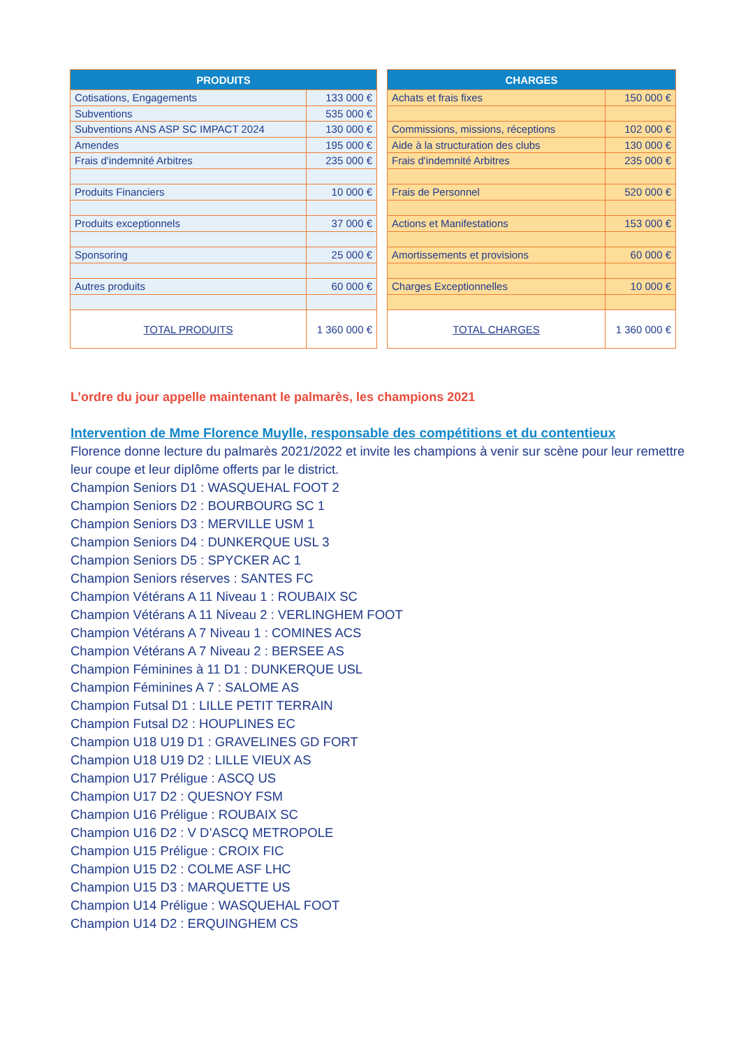| PRODUITS | | | CHARGES | |
| Cotisations, Engagements | 133 000 € | | Achats et frais fixes | 150 000 € |
| Subventions | 535 000 € | | | |
| Subventions ANS ASP SC IMPACT 2024 | 130 000 € | | Commissions, missions, réceptions | 102 000 € |
| Amendes | 195 000 € | | Aide à la structuration des clubs | 130 000 € |
| Frais d'indemnité Arbitres | 235 000 € | | Frais d'indemnité Arbitres | 235 000 € |
| Produits Financiers | 10 000 € | | Frais de Personnel | 520 000 € |
| Produits exceptionnels | 37 000 € | | Actions et Manifestations | 153 000 € |
| Sponsoring | 25 000 € | | Amortissements et provisions | 60 000 € |
| Autres produits | 60 000 € | | Charges Exceptionnelles | 10 000 € |
| TOTAL PRODUITS | 1 360 000 € | | TOTAL CHARGES | 1 360 000 € |
L’ordre du jour appelle maintenant le palmarès, les champions 2021
Intervention de Mme Florence Muylle, responsable des compétitions et du contentieux
Florence donne lecture du palmarès 2021/2022 et invite les champions à venir sur scène pour leur remettre leur coupe et leur diplôme offerts par le district.
Champion Seniors D1 : WASQUEHAL FOOT 2
Champion Seniors D2 : BOURBOURG SC 1
Champion Seniors D3 : MERVILLE USM 1
Champion Seniors D4 : DUNKERQUE USL 3
Champion Seniors D5 : SPYCKER AC 1
Champion Seniors réserves : SANTES FC
Champion Vétérans A 11 Niveau 1 : ROUBAIX SC
Champion Vétérans A 11 Niveau 2 : VERLINGHEM FOOT
Champion Vétérans A 7 Niveau 1 : COMINES ACS
Champion Vétérans A 7 Niveau 2 : BERSEE AS
Champion Féminines à 11 D1 : DUNKERQUE USL
Champion Féminines A 7 : SALOME AS
Champion Futsal D1 : LILLE PETIT TERRAIN
Champion Futsal D2 : HOUPLINES EC
Champion U18 U19 D1 : GRAVELINES GD FORT
Champion U18 U19 D2 : LILLE VIEUX AS
Champion U17 Préligue : ASCQ US
Champion U17 D2 : QUESNOY FSM
Champion U16 Préligue : ROUBAIX SC
Champion U16 D2 : V D’ASCQ METROPOLE
Champion U15 Préligue : CROIX FIC
Champion U15 D2 : COLME ASF LHC
Champion U15 D3 : MARQUETTE US
Champion U14 Préligue : WASQUEHAL FOOT
Champion U14 D2 : ERQUINGHEM CS